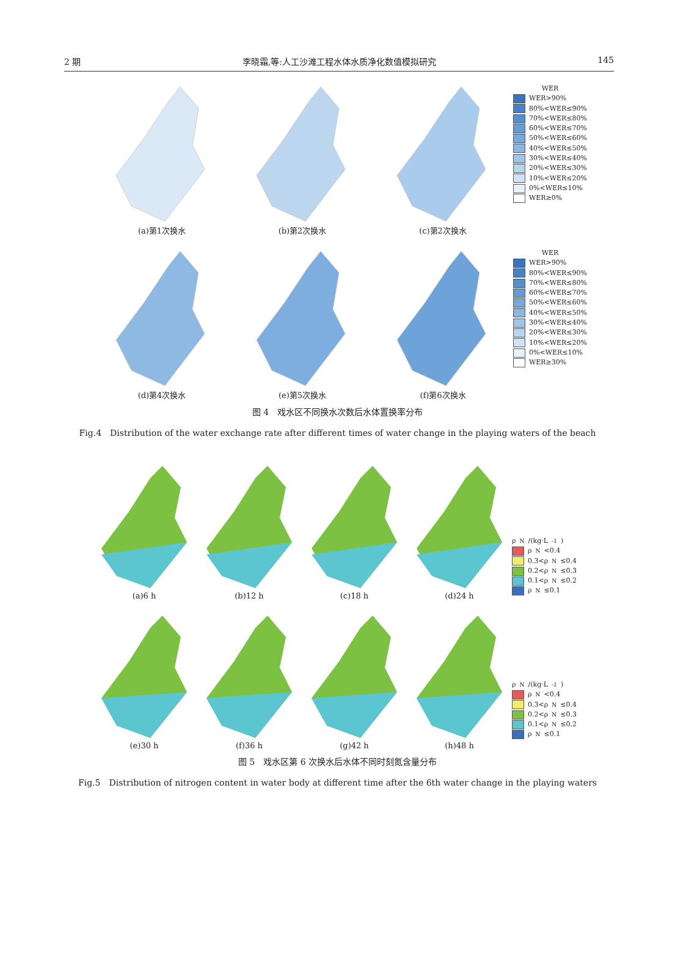2 期 李晓霜,等:人工沙滩工程水体水质净化数值模拟研究 145
(a)第1次换水 (b)第2次换水 (c)第2次换水
WER
WER>90%
80%<WER≤90%
70%<WER≤80%
60%<WER≤70%
50%<WER≤60%
40%<WER≤50%
30%<WER≤40%
20%<WER≤30%
10%<WER≤20%
0%<WER≤10%
WER≥0%
(d)第4次换水 (e)第5次换水 (f)第6次换水
WER
WER>90%
80%<WER≤90%
70%<WER≤80%
60%<WER≤70%
50%<WER≤60%
40%<WER≤50%
30%<WER≤40%
20%<WER≤30%
10%<WER≤20%
0%<WER≤10%
WER≥30%
图 4　戏水区不同换水次数后水体置换率分布
Fig.4　Distribution of the water exchange rate after different times of water change in the playing waters of the beach
(a)6 h (b)12 h (c)18 h (d)24 h
ρ<sub>N</sub>/(kg·L<sup>-1</sup>)
ρ<sub>N</sub><0.4
0.3<ρ<sub>N</sub>≤0.4
0.2<ρ<sub>N</sub>≤0.3
0.1<ρ<sub>N</sub>≤0.2
ρ<sub>N</sub>≤0.1
(e)30 h (f)36 h (g)42 h (h)48 h
ρ<sub>N</sub>/(kg·L<sup>-1</sup>)
ρ<sub>N</sub><0.4
0.3<ρ<sub>N</sub>≤0.4
0.2<ρ<sub>N</sub>≤0.3
0.1<ρ<sub>N</sub>≤0.2
ρ<sub>N</sub>≤0.1
图 5　戏水区第 6 次换水后水体不同时刻氮含量分布
Fig.5　Distribution of nitrogen content in water body at different time after the 6th water change in the playing waters